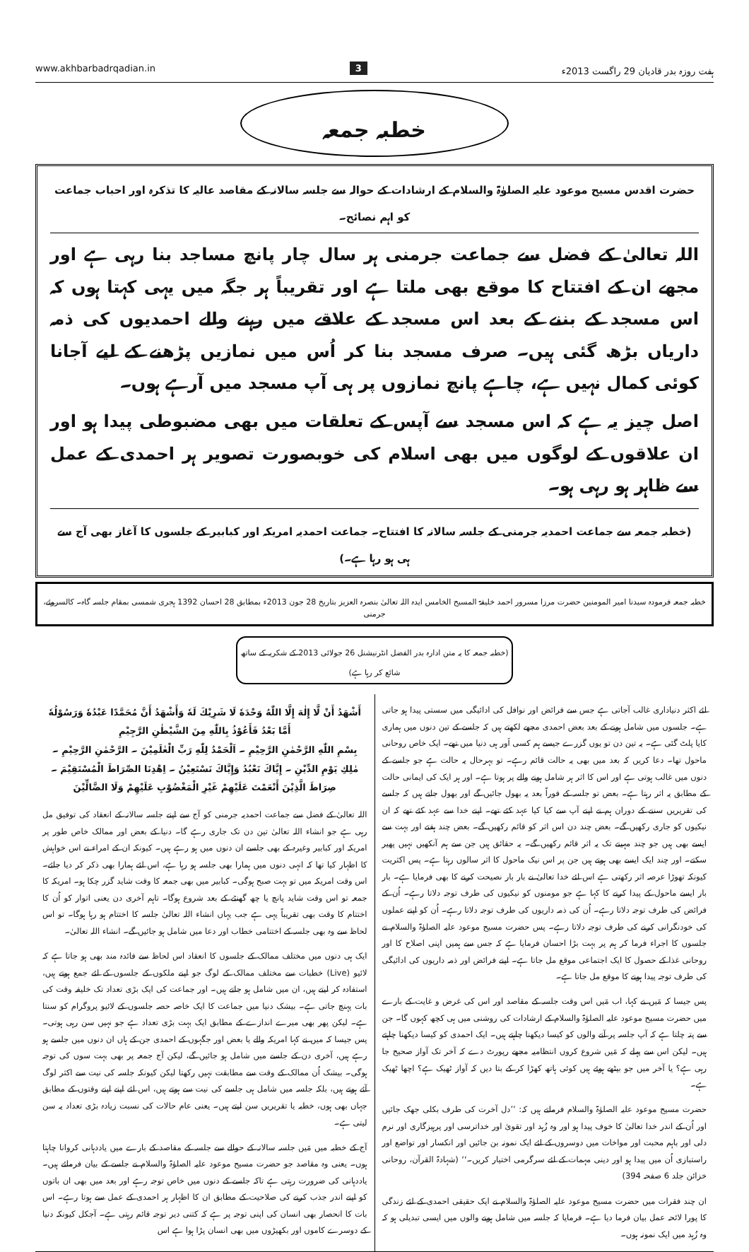www.akhbarbadrqadian.in 3 ہفت روزہ بدر قادیان 29 راگست 2013ء
خطبہ جمعہ
حضرت اقدس مسیح موعود علیہ الصلوٰۃ والسلام کے ارشادات کے حوالہ سے جلسہ سالانہ کے مقاصد عالیہ کا تذکرہ اور احباب جماعت کو اہم نصائح۔
اللہ تعالیٰ کے فضل سے جماعت جرمنی ہر سال چار پانچ مساجد بنا رہی ہے اور مجھے ان کے افتتاح کا موقع بھی ملتا ہے اور تقریباً ہر جگہ میں یہی کہتا ہوں کہ اس مسجد کے بننے کے بعد اس مسجد کے علاقے میں رہنے والے احمدیوں کی ذمہ داریاں بڑھ گئی ہیں۔ صرف مسجد بنا کر اُس میں نمازیں پڑھنے کے لیے آجانا کوئی کمال نہیں ہے، چاہے پانچ نمازوں پر ہی آپ مسجد میں آرہے ہوں۔
اصل چیز یہ ہے کہ اس مسجد سے آپس کے تعلقات میں بھی مضبوطی پیدا ہو اور ان علاقوں کے لوگوں میں بھی اسلام کی خوبصورت تصویر ہر احمدی کے عمل سے ظاہر ہو رہی ہو۔
(خطبہ جمعہ سے جماعت احمدیہ جرمنی کے جلسہ سالانہ کا افتتاح۔ جماعت احمدیہ امریکہ اور کبابیر کے جلسوں کا آغاز بھی آج سے ہی ہو رہا ہے۔)
خطبہ جمعہ فرمودہ سیدنا امیر المومنین حضرت مرزا مسرور احمد خلیفۃ المسیح الخامس ایدہ اللہ تعالیٰ بنصرہ العزیز بتاریخ 28 جون 2013ء بمطابق 28 احسان 1392 ہجری شمسی بمقام جلسہ گاہ۔ کالسروئے، جرمنی
(خطبہ جمعہ کا یہ متن ادارہ بدر الفضل انٹرنیشنل 26 جولائی 2013 کے شکریہ کے ساتھ شائع کر رہا ہے)
أَشْهَدُ أَنْ لَّا إِلٰهَ إِلَّا اللّٰهُ وَحْدَهٗ لَا شَرِيْكَ لَهٗ وَأَشْهَدُ أَنَّ مُحَمَّدًا عَبْدُهٗ وَرَسُوْلُهٗ
أَمَّا بَعْدُ فَأَعُوْذُ بِاللّٰهِ مِنَ الشَّيْطٰنِ الرَّجِيْمِ
بِسْمِ اللّٰهِ الرَّحْمٰنِ الرَّحِيْمِ ۔ اَلْحَمْدُ لِلّٰهِ رَبِّ الْعٰلَمِيْنَ ۔ الرَّحْمٰنِ الرَّحِيْمِ ۔ مٰلِكِ يَوْمِ الدِّيْنِ ۔ إِيَّاكَ نَعْبُدُ وَإِيَّاكَ نَسْتَعِيْنُ ۔ اِهْدِنَا الصِّرَاطَ الْمُسْتَقِيْمَ ۔ صِرَاطَ الَّذِيْنَ أَنْعَمْتَ عَلَيْهِمْ غَيْرِ الْمَغْضُوْبِ عَلَيْهِمْ وَلَا الضَّالِّيْنَ
اللہ تعالیٰ کے فضل سے جماعت احمدیہ جرمنی کو آج سے اپنے جلسہ سالانہ کے انعقاد کی توفیق مل رہی ہے جو انشاء اللہ تعالیٰ تین دن تک جاری رہے گا۔ دنیا کے بعض اور ممالک خاص طور پر امریکہ اور کبابیر وغیرہ کے بھی جلسے ان دنوں میں ہو رہے ہیں۔ کیونکہ ان کے امراء نے اس خواہش کا اظہار کیا تھا کہ انہی دنوں میں ہمارا بھی جلسہ ہو رہا ہے، اس لئے ہمارا بھی ذکر کر دیا جائے۔ اس وقت امریکہ میں تو بہت صبح ہوگی۔ کبابیر میں بھی جمعہ کا وقت شاید گزر چکا ہو۔ امریکہ کا جمعہ تو اس وقت شاید پانچ یا چھ گھنٹے کے بعد شروع ہوگا۔ تاہم آخری دن یعنی اتوار کو اُن کا اختتام کا وقت بھی تقریباً یہی ہے جب یہاں انشاء اللہ تعالیٰ جلسہ کا اختتام ہو رہا ہوگا۔ تو اس لحاظ سے وہ بھی جلسہ کے اختتامی خطاب اور دعا میں شامل ہو جائیں گے۔ انشاء اللہ تعالیٰ۔
ایک ہی دنوں میں مختلف ممالک کے جلسوں کا انعقاد اس لحاظ سے فائدہ مند بھی ہو جاتا ہے کہ لائیو (Live) خطبات سے مختلف ممالک کے لوگ جو اپنے ملکوں کے جلسوں کے لئے جمع ہوتے ہیں، استفادہ کر لیتے ہیں، ان میں شامل ہو جاتے ہیں۔ اور جماعت کی ایک بڑی تعداد تک خلیفہ وقت کی بات پہنچ جاتی ہے۔ بیشک دنیا میں جماعت کا ایک خاصہ حصہ جلسوں کے لائیو پروگرام کو سنتا ہے۔ لیکن پھر بھی میرے اندازے کے مطابق ایک بہت بڑی تعداد ہے جو نہیں سن رہی ہوتی۔ پس جیسا کہ میں نے کہا امریکہ والے یا بعض اور جگہوں کے احمدی جن کے ہاں ان دنوں میں جلسے ہو رہے ہیں، آخری دن کے جلسے میں شامل ہو جائیں گے، لیکن آج جمعہ پر بھی بہت سوں کی توجہ ہوگی۔ بیشک اُن ممالک کے وقت سے مطابقت نہیں رکھتا لیکن کیونکہ جلسہ کی نیت سے اکثر لوگ آئے ہوتے ہیں، بلکہ جلسہ میں شامل ہی جلسے کی نیت سے ہوتے ہیں، اس لئے اپنے اپنے وقتوں کے مطابق جہاں بھی ہوں، خطبہ یا تقریریں سن لیتے ہیں۔ یعنی عام حالات کی نسبت زیادہ بڑی تعداد یہ سن لیتی ہے۔
آج کے خطبہ میں مَیں جلسہ سالانہ کے حوالے سے جلسہ کے مقاصد کے بارے میں یاددہانی کروانا چاہتا ہوں۔ یعنی وہ مقاصد جو حضرت مسیح موعود علیہ الصلوٰۃ والسلام نے جلسے کے بیان فرمائے ہیں۔ یاددہانی کی ضرورت رہتی ہے تاکہ جلسے کے دنوں میں خاص توجہ رہے اور بعد میں بھی ان باتوں کو اپنے اندر جذب کرنے کی صلاحیت کے مطابق ان کا اظہار ہر احمدی کے عمل سے ہوتا رہے۔ اس بات کا انحصار بھی انسان کی اپنی توجہ پر ہے کہ کتنی دیر توجہ قائم رہتی ہے۔ آجکل کیونکہ دنیا کے دوسرے کاموں اور بکھیڑوں میں بھی انسان پڑا ہوا ہے اس
لئے اکثر دنیاداری غالب آجاتی ہے جس سے فرائض اور نوافل کی ادائیگی میں سستی پیدا ہو جاتی ہے۔ جلسوں میں شامل ہونے کے بعد بعض احمدی مجھے لکھتے ہیں کہ جلسے کے تین دنوں میں ہماری کایا پلٹ گئی ہے۔ یہ تین دن تو یوں گزرے جیسے ہم کسی اَور ہی دنیا میں تھے۔ ایک خاص روحانی ماحول تھا۔ دعا کریں کہ بعد میں بھی یہ حالت قائم رہے۔ تو بہرحال یہ حالت ہے جو جلسے کے دنوں میں غالب ہوتی ہے اور اس کا اثر ہر شامل ہونے والے پر ہوتا ہے۔ اور ہر ایک کی ایمانی حالت کے مطابق یہ اثر رہتا ہے۔ بعض تو جلسہ کے فوراً بعد یہ بھول جائیں گے اور بھول جاتے ہیں کہ جلسے کی تقریریں سننے کے دوران ہم نے اپنے آپ سے کیا کیا عہد کئے تھے۔ اپنے خدا سے عہد کئے تھے کہ ان نیکیوں کو جاری رکھیں گے۔ بعض چند دن اس اثر کو قائم رکھیں گے۔ بعض چند ہفتے اور بہت سے ایسے بھی ہیں جو چند مہینے تک یہ اثر قائم رکھیں گے۔ یہ حقائق ہیں جن سے ہم آنکھیں نہیں پھیر سکتے۔ اور چند ایک ایسے بھی ہوتے ہیں جن پر اس نیک ماحول کا اثر سالوں رہتا ہے۔ پس اکثریت کیونکہ تھوڑا عرصہ اثر رکھتی ہے اس لئے خدا تعالیٰ نے بار بار نصیحت کرنے کا بھی فرمایا ہے۔ بار بار ایسے ماحول کے پیدا کرنے کا کہا ہے جو مومنوں کو نیکیوں کی طرف توجہ دلاتا رہے۔ اُن کے فرائض کی طرف توجہ دلاتا رہے۔ اُن کی ذمہ داریوں کی طرف توجہ دلاتا رہے۔ اُن کو اپنے عملوں کی خودنگرانی کرنے کی طرف توجہ دلاتا رہے۔ پس حضرت مسیح موعود علیہ الصلوٰۃ والسلام نے جلسوں کا اجراء فرما کر ہم پر بہت بڑا احسان فرمایا ہے کہ جس سے ہمیں اپنی اصلاح کا اور روحانی غذا کے حصول کا ایک اجتماعی موقع مل جاتا ہے۔ اپنے فرائض اور ذمہ داریوں کی ادائیگی کی طرف توجہ پیدا ہونے کا موقع مل جاتا ہے۔
پس جیسا کہ مَیں نے کہا، اب مَیں اس وقت جلسہ کے مقاصد اور اس کی غرض و غایت کے بارے میں حضرت مسیح موعود علیہ الصلوٰۃ والسلام کے ارشادات کی روشنی میں ہی کچھ کہوں گا۔ جن سے پتہ چلتا ہے کہ آپ جلسہ پر آنے والوں کو کیسا دیکھنا چاہتے ہیں۔ ایک احمدی کو کیسا دیکھنا چاہتے ہیں۔ لیکن اس سے پہلے کہ مَیں شروع کروں انتظامیہ مجھے رپورٹ دے کہ آخر تک آواز صحیح جا رہی ہے؟ یا آخر میں جو بیٹھے ہوئے ہیں کوئی ہاتھ کھڑا کر کے بتا دیں کہ آواز ٹھیک ہے؟ اچھا ٹھیک ہے۔
حضرت مسیح موعود علیہ الصلوٰۃ والسلام فرماتے ہیں کہ: ’’دل آخرت کی طرف بکلی جھک جائیں اور اُن کے اندر خدا تعالیٰ کا خوف پیدا ہو اور وہ زُہد اور تقویٰ اور خداترسی اور پرہیزگاری اور نرم دلی اور باہم محبت اور مواخات میں دوسروں کے لئے ایک نمونہ بن جائیں اور انکسار اور تواضع اور راستبازی اُن میں پیدا ہو اور دینی مہمات کے لئے سرگرمی اختیار کریں۔‘‘ (شہادۃ القرآن، روحانی خزائن جلد 6 صفحہ 394)
ان چند فقرات میں حضرت مسیح موعود علیہ الصلوٰۃ والسلام نے ایک حقیقی احمدی کے لئے زندگی کا پورا لائحہ عمل بیان فرما دیا ہے۔ فرمایا کہ جلسہ میں شامل ہونے والوں میں ایسی تبدیلی ہو کہ وہ زُہد میں ایک نمونہ ہوں۔